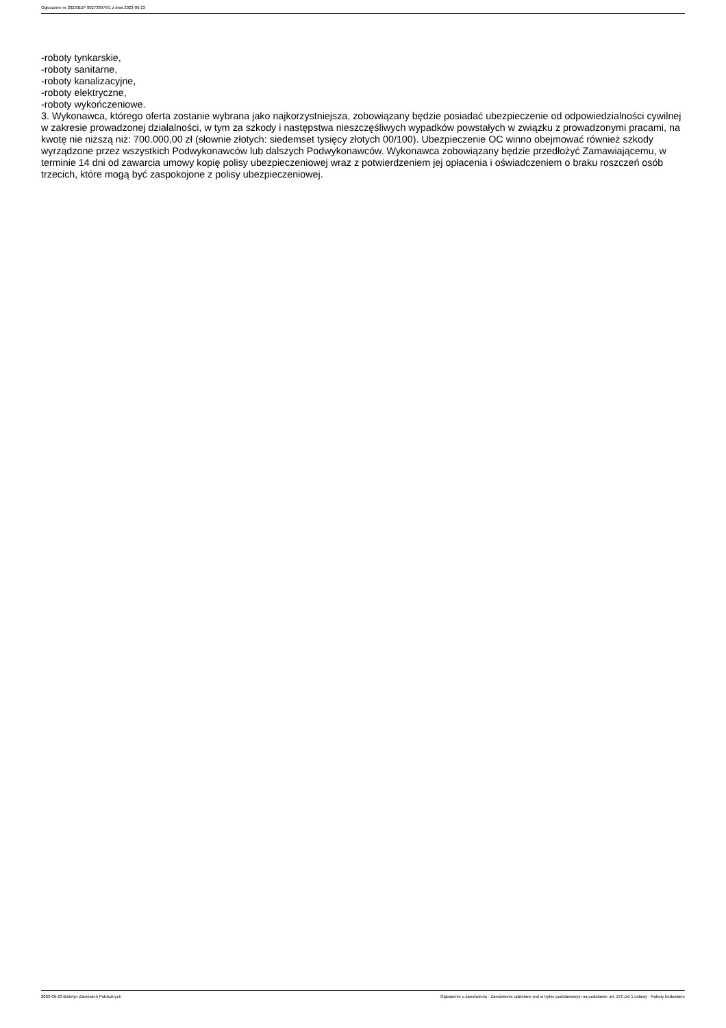Ogłoszenie nr 2023/BZP 00273897/01 z dnia 2023-06-23
-roboty tynkarskie,
-roboty sanitarne,
-roboty kanalizacyjne,
-roboty elektryczne,
-roboty wykończeniowe.
3. Wykonawca, którego oferta zostanie wybrana jako najkorzystniejsza, zobowiązany będzie posiadać ubezpieczenie od odpowiedzialności cywilnej w zakresie prowadzonej działalności, w tym za szkody i następstwa nieszczęśliwych wypadków powstałych w związku z prowadzonymi pracami, na kwotę nie niższą niż: 700.000,00 zł (słownie złotych: siedemset tysięcy złotych 00/100). Ubezpieczenie OC winno obejmować również szkody wyrządzone przez wszystkich Podwykonawców lub dalszych Podwykonawców. Wykonawca zobowiązany będzie przedłożyć Zamawiającemu, w terminie 14 dni od zawarcia umowy kopię polisy ubezpieczeniowej wraz z potwierdzeniem jej opłacenia i oświadczeniem o braku roszczeń osób trzecich, które mogą być zaspokojone z polisy ubezpieczeniowej.
2023-06-23 Biuletyn Zamówień Publicznych Ogłoszenie o zamówieniu - Zamówienie udzielane jest w trybie podstawowym na podstawie: art. 275 pkt 1 ustawy - Roboty budowlane